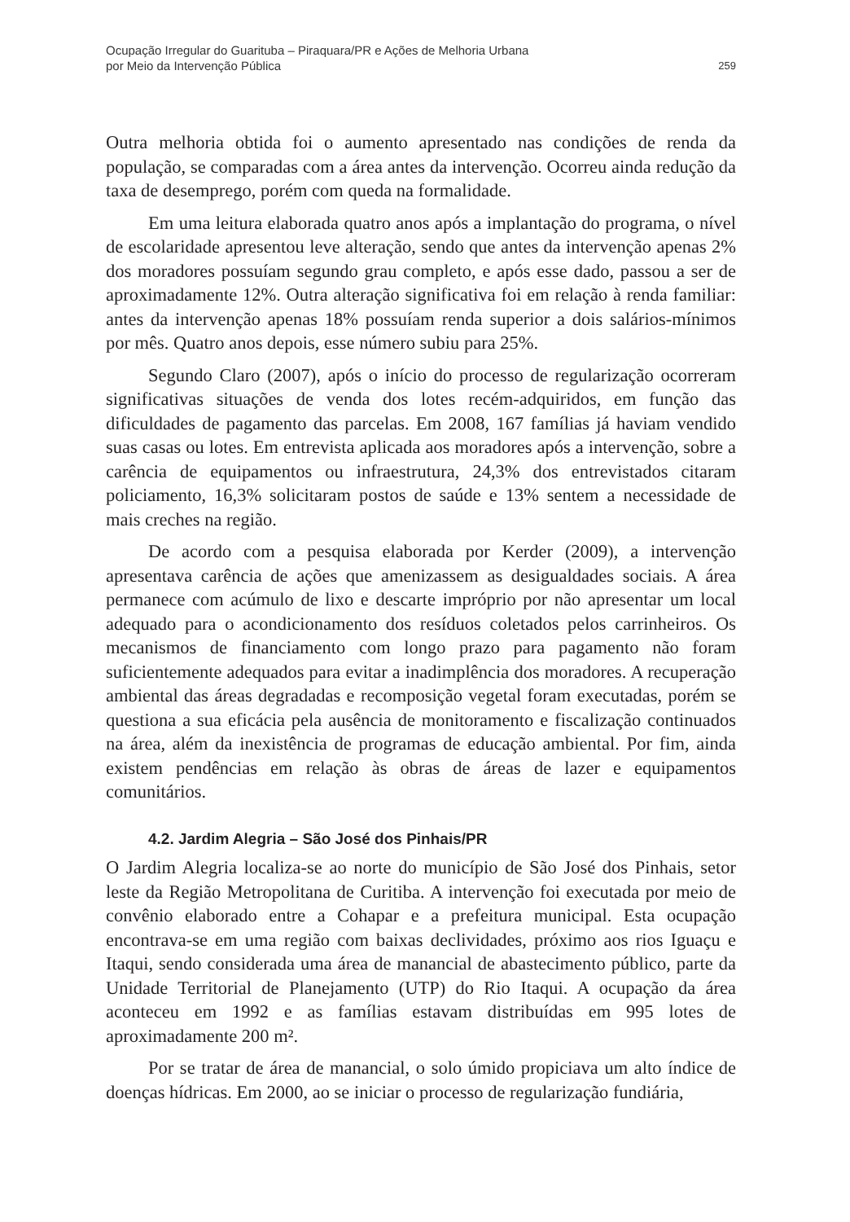Ocupação Irregular do Guarituba – Piraquara/PR e Ações de Melhoria Urbana
por Meio da Intervenção Pública
259
Outra melhoria obtida foi o aumento apresentado nas condições de renda da população, se comparadas com a área antes da intervenção. Ocorreu ainda redução da taxa de desemprego, porém com queda na formalidade.
Em uma leitura elaborada quatro anos após a implantação do programa, o nível de escolaridade apresentou leve alteração, sendo que antes da intervenção apenas 2% dos moradores possuíam segundo grau completo, e após esse dado, passou a ser de aproximadamente 12%. Outra alteração significativa foi em relação à renda familiar: antes da intervenção apenas 18% possuíam renda superior a dois salários-mínimos por mês. Quatro anos depois, esse número subiu para 25%.
Segundo Claro (2007), após o início do processo de regularização ocorreram significativas situações de venda dos lotes recém-adquiridos, em função das dificuldades de pagamento das parcelas. Em 2008, 167 famílias já haviam vendido suas casas ou lotes. Em entrevista aplicada aos moradores após a intervenção, sobre a carência de equipamentos ou infraestrutura, 24,3% dos entrevistados citaram policiamento, 16,3% solicitaram postos de saúde e 13% sentem a necessidade de mais creches na região.
De acordo com a pesquisa elaborada por Kerder (2009), a intervenção apresentava carência de ações que amenizassem as desigualdades sociais. A área permanece com acúmulo de lixo e descarte impróprio por não apresentar um local adequado para o acondicionamento dos resíduos coletados pelos carrinheiros. Os mecanismos de financiamento com longo prazo para pagamento não foram suficientemente adequados para evitar a inadimplência dos moradores. A recuperação ambiental das áreas degradadas e recomposição vegetal foram executadas, porém se questiona a sua eficácia pela ausência de monitoramento e fiscalização continuados na área, além da inexistência de programas de educação ambiental. Por fim, ainda existem pendências em relação às obras de áreas de lazer e equipamentos comunitários.
4.2. Jardim Alegria – São José dos Pinhais/PR
O Jardim Alegria localiza-se ao norte do município de São José dos Pinhais, setor leste da Região Metropolitana de Curitiba. A intervenção foi executada por meio de convênio elaborado entre a Cohapar e a prefeitura municipal. Esta ocupação encontrava-se em uma região com baixas declividades, próximo aos rios Iguaçu e Itaqui, sendo considerada uma área de manancial de abastecimento público, parte da Unidade Territorial de Planejamento (UTP) do Rio Itaqui. A ocupação da área aconteceu em 1992 e as famílias estavam distribuídas em 995 lotes de aproximadamente 200 m².
Por se tratar de área de manancial, o solo úmido propiciava um alto índice de doenças hídricas. Em 2000, ao se iniciar o processo de regularização fundiária,